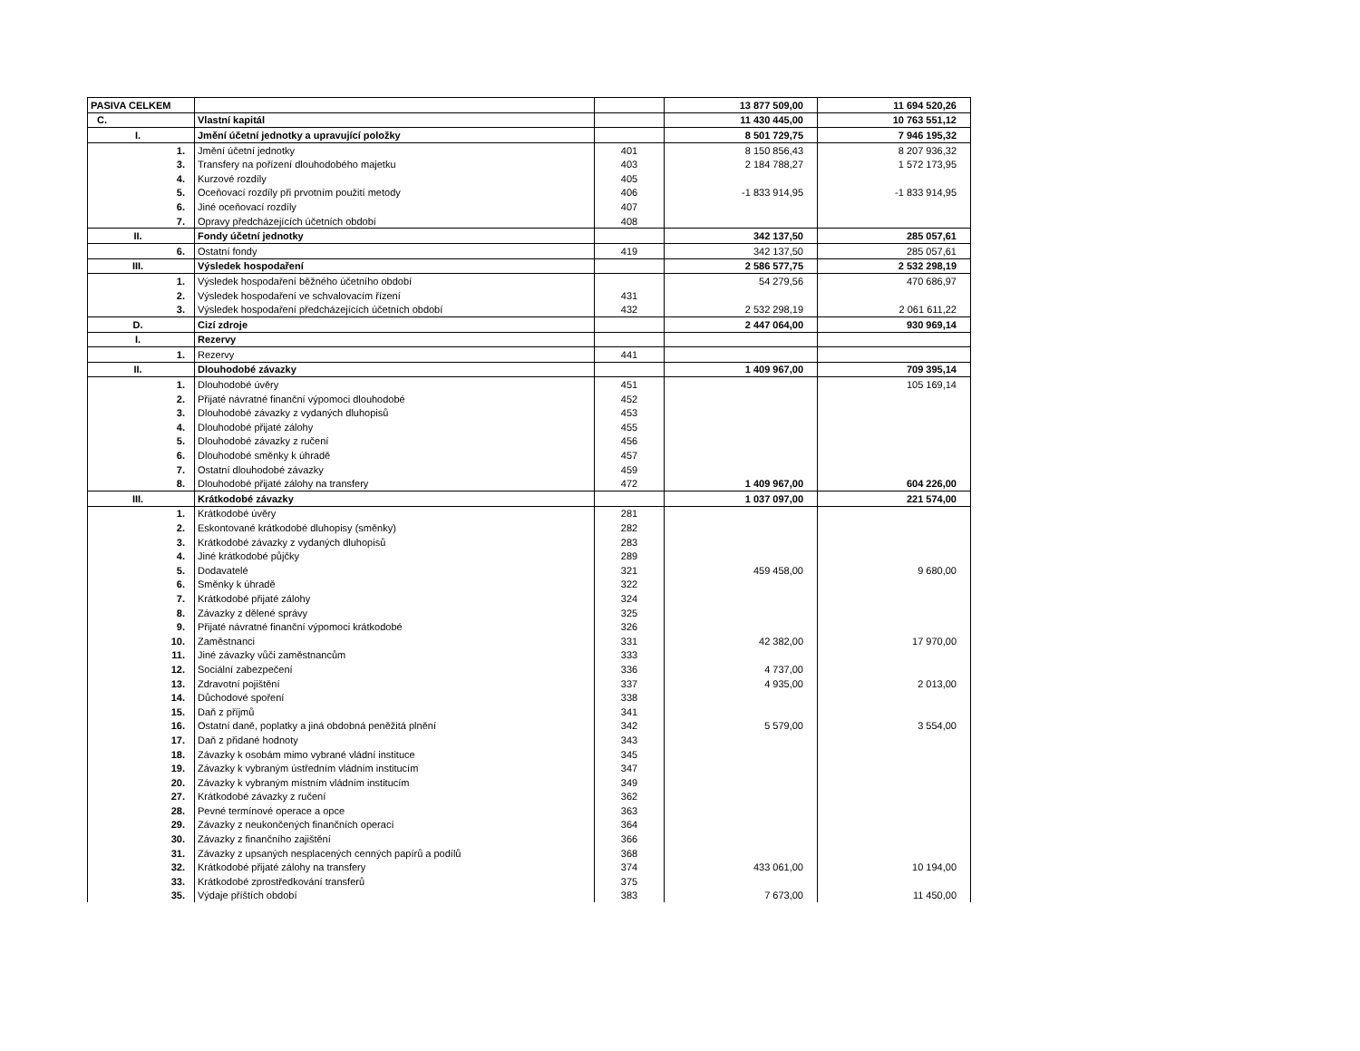| PASIVA CELKEM | | | 13 877 509,00 | 11 694 520,26 |
| C. | Vlastní kapitál | | 11 430 445,00 | 10 763 551,12 |
| I. | Jmění účetní jednotky a upravující položky | | 8 501 729,75 | 7 946 195,32 |
| 1. | Jmění účetní jednotky | 401 | 8 150 856,43 | 8 207 936,32 |
| 3. | Transfery na pořízení dlouhodobého majetku | 403 | 2 184 788,27 | 1 572 173,95 |
| 4. | Kurzové rozdíly | 405 | | |
| 5. | Oceňovací rozdíly při prvotním použití metody | 406 | -1 833 914,95 | -1 833 914,95 |
| 6. | Jiné oceňovací rozdíly | 407 | | |
| 7. | Opravy předcházejících účetních období | 408 | | |
| II. | Fondy účetní jednotky | | 342 137,50 | 285 057,61 |
| 6. | Ostatní fondy | 419 | 342 137,50 | 285 057,61 |
| III. | Výsledek hospodaření | | 2 586 577,75 | 2 532 298,19 |
| 1. | Výsledek hospodaření běžného účetního období | | 54 279,56 | 470 686,97 |
| 2. | Výsledek hospodaření ve schvalovacím řízení | 431 | | |
| 3. | Výsledek hospodaření předcházejících účetních období | 432 | 2 532 298,19 | 2 061 611,22 |
| D. | Cizí zdroje | | 2 447 064,00 | 930 969,14 |
| I. | Rezervy | | | |
| 1. | Rezervy | 441 | | |
| II. | Dlouhodobé závazky | | 1 409 967,00 | 709 395,14 |
| 1. | Dlouhodobé úvěry | 451 | | 105 169,14 |
| 2. | Přijaté návratné finanční výpomoci dlouhodobé | 452 | | |
| 3. | Dlouhodobé závazky z vydaných dluhopisů | 453 | | |
| 4. | Dlouhodobé přijaté zálohy | 455 | | |
| 5. | Dlouhodobé závazky z ručení | 456 | | |
| 6. | Dlouhodobé směnky k úhradě | 457 | | |
| 7. | Ostatní dlouhodobé závazky | 459 | | |
| 8. | Dlouhodobé přijaté zálohy na transfery | 472 | 1 409 967,00 | 604 226,00 |
| III. | Krátkodobé závazky | | 1 037 097,00 | 221 574,00 |
| 1. | Krátkodobé úvěry | 281 | | |
| 2. | Eskontované krátkodobé dluhopisy (směnky) | 282 | | |
| 3. | Krátkodobé závazky z vydaných dluhopisů | 283 | | |
| 4. | Jiné krátkodobé půjčky | 289 | | |
| 5. | Dodavatelé | 321 | 459 458,00 | 9 680,00 |
| 6. | Směnky k úhradě | 322 | | |
| 7. | Krátkodobé přijaté zálohy | 324 | | |
| 8. | Závazky z dělené správy | 325 | | |
| 9. | Přijaté návratné finanční výpomoci krátkodobé | 326 | | |
| 10. | Zaměstnanci | 331 | 42 382,00 | 17 970,00 |
| 11. | Jiné závazky vůči zaměstnancům | 333 | | |
| 12. | Sociální zabezpečení | 336 | 4 737,00 | |
| 13. | Zdravotní pojištění | 337 | 4 935,00 | 2 013,00 |
| 14. | Důchodové spoření | 338 | | |
| 15. | Daň z příjmů | 341 | | |
| 16. | Ostatní daně, poplatky a jiná obdobná peněžitá plnění | 342 | 5 579,00 | 3 554,00 |
| 17. | Daň z přidané hodnoty | 343 | | |
| 18. | Závazky k osobám mimo vybrané vládní instituce | 345 | | |
| 19. | Závazky k vybraným ústředním vládním institucím | 347 | | |
| 20. | Závazky k vybraným místním vládním institucím | 349 | | |
| 27. | Krátkodobé závazky z ručení | 362 | | |
| 28. | Pevné termínové operace a opce | 363 | | |
| 29. | Závazky z neukončených finančních operací | 364 | | |
| 30. | Závazky z finančního zajištění | 366 | | |
| 31. | Závazky z upsaných nesplacených cenných papírů a podílů | 368 | | |
| 32. | Krátkodobé přijaté zálohy na transfery | 374 | 433 061,00 | 10 194,00 |
| 33. | Krátkodobé zprostředkování transferů | 375 | | |
| 35. | Výdaje příštích období | 383 | 7 673,00 | 11 450,00 |